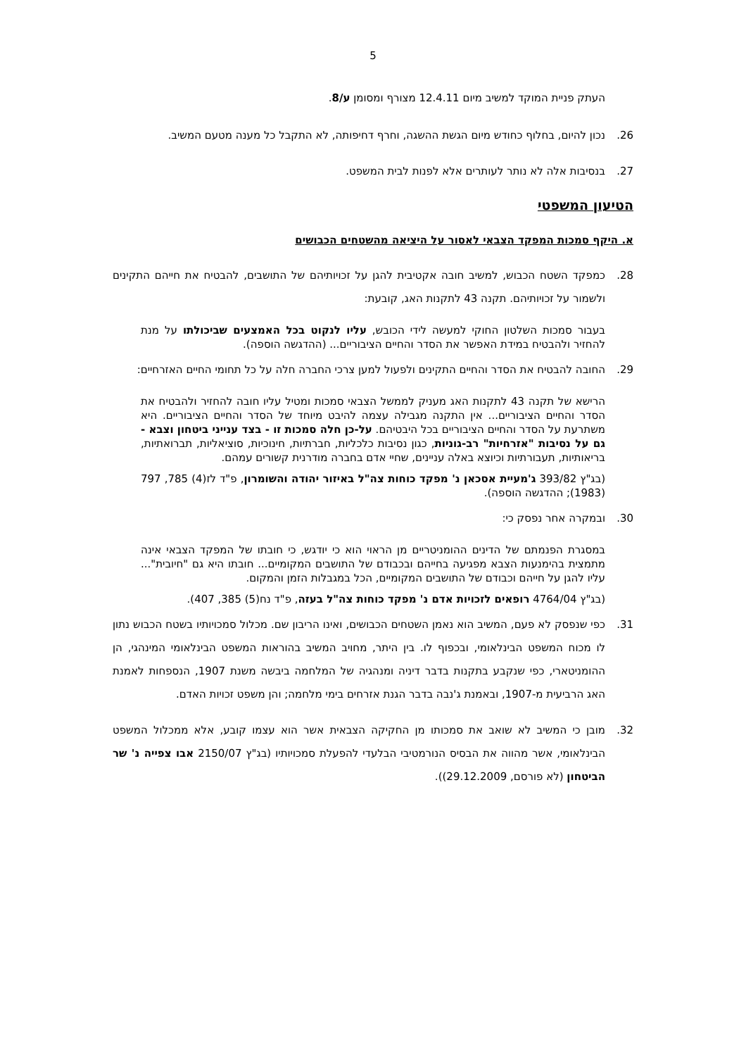5
העתק פניית המוקד למשיב מיום 12.4.11 מצורף ומסומן ע/8.
26. נכון להיום, בחלוף כחודש מיום הגשת ההשגה, וחרף דחיפותה, לא התקבל כל מענה מטעם המשיב.
27. בנסיבות אלה לא נותר לעותרים אלא לפנות לבית המשפט.
הטיעון המשפטי
א. היקף סמכות המפקד הצבאי לאסור על היציאה מהשטחים הכבושים
28. כמפקד השטח הכבוש, למשיב חובה אקטיבית להגן על זכויותיהם של התושבים, להבטיח את חייהם התקינים ולשמור על זכויותיהם. תקנה 43 לתקנות האג, קובעת:
בעבור סמכות השלטון החוקי למעשה לידי הכובש, עליו לנקוט בכל האמצעים שביכולתו על מנת להחזיר ולהבטיח במידת האפשר את הסדר והחיים הציבוריים... (ההדגשה הוספה).
29. החובה להבטיח את הסדר והחיים התקינים ולפעול למען צרכי החברה חלה על כל תחומי החיים האזרחיים:
הרישא של תקנה 43 לתקנות האג מעניק לממשל הצבאי סמכות ומטיל עליו חובה להחזיר ולהבטיח את הסדר והחיים הציבוריים... אין התקנה מגבילה עצמה להיבט מיוחד של הסדר והחיים הציבוריים. היא משתרעת על הסדר והחיים הציבוריים בכל היבטיהם. על-כן חלה סמכות זו - בצד ענייני ביטחון וצבא - גם על נסיבות "אזרחיות" רב-גוניות, כגון נסיבות כלכליות, חברתיות, חינוכיות, סוציאליות, תברואתיות, בריאותיות, תעבורתיות וכיוצא באלה עניינים, שחיי אדם בחברה מודרנית קשורים עמהם.
(בג"ץ 393/82 ג'מעיית אסכאן נ' מפקד כוחות צה"ל באיזור יהודה והשומרון, פ"ד לז(4) 785, 797 (1983); ההדגשה הוספה).
30. ובמקרה אחר נפסק כי:
במסגרת הפנמתם של הדינים ההומניטריים מן הראוי הוא כי יודגש, כי חובתו של המפקד הצבאי אינה מתמצית בהימנעות הצבא מפגיעה בחייהם ובכבודם של התושבים המקומיים... חובתו היא גם "חיובית"... עליו להגן על חייהם וכבודם של התושבים המקומיים, הכל במגבלות הזמן והמקום.
(בג"ץ 4764/04 רופאים לזכויות אדם נ' מפקד כוחות צה"ל בעזה, פ"ד נח(5) 385, 407).
31. כפי שנפסק לא פעם, המשיב הוא נאמן השטחים הכבושים, ואינו הריבון שם. מכלול סמכויותיו בשטח הכבוש נתון לו מכוח המשפט הבינלאומי, ובכפוף לו. בין היתר, מחויב המשיב בהוראות המשפט הבינלאומי המינהגי, הן ההומניטארי, כפי שנקבע בתקנות בדבר דיניה ומנהגיה של המלחמה ביבשה משנת 1907, הנספחות לאמנת האג הרביעית מ-1907, ובאמנת ג'נבה בדבר הגנת אזרחים בימי מלחמה; והן משפט זכויות האדם.
32. מובן כי המשיב לא שואב את סמכותו מן החקיקה הצבאית אשר הוא עצמו קובע, אלא ממכלול המשפט הבינלאומי, אשר מהווה את הבסיס הנורמטיבי הבלעדי להפעלת סמכויותיו (בג"ץ 2150/07 אבו צפייה נ' שר הביטחון (לא פורסם, 29.12.2009)).